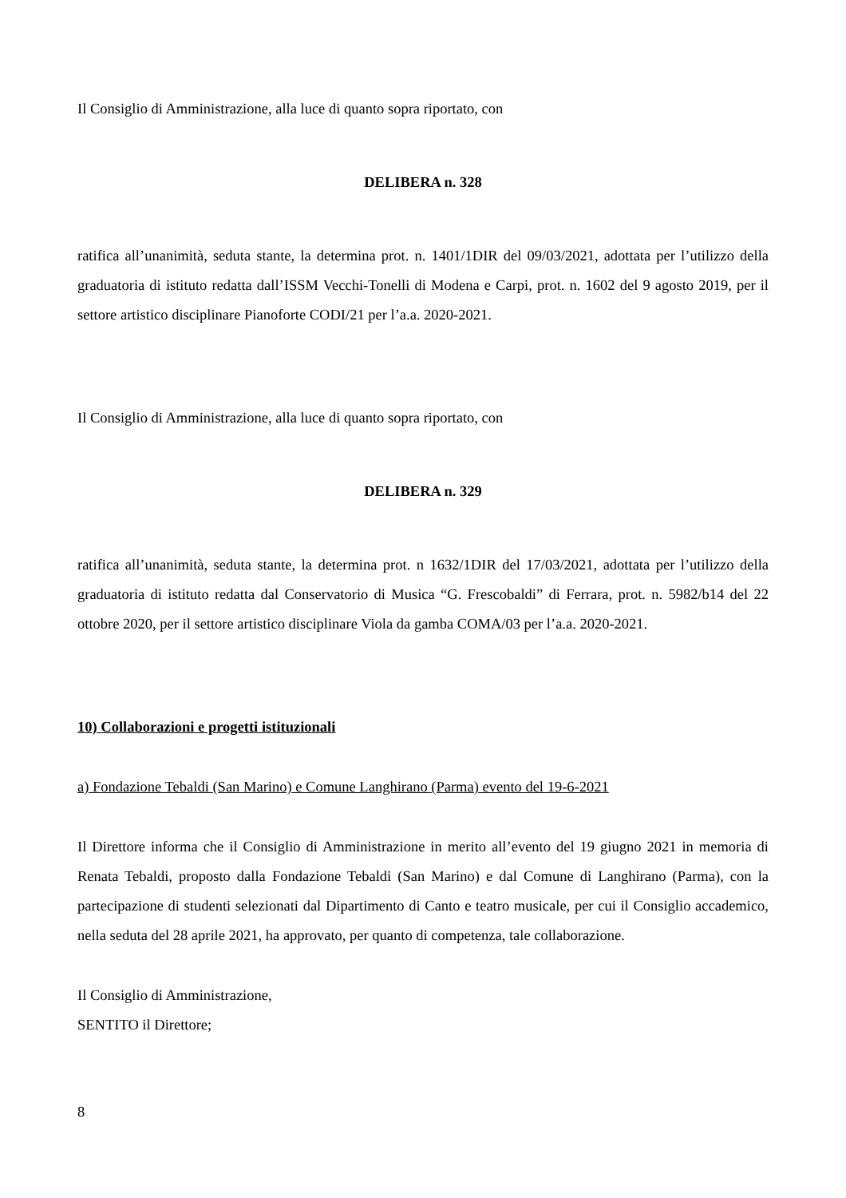Il Consiglio di Amministrazione, alla luce di quanto sopra riportato, con
DELIBERA n. 328
ratifica all’unanimità, seduta stante, la determina prot. n. 1401/1DIR del 09/03/2021, adottata per l’utilizzo della graduatoria di istituto redatta dall’ISSM Vecchi-Tonelli di Modena e Carpi, prot. n. 1602 del 9 agosto 2019, per il settore artistico disciplinare Pianoforte CODI/21 per l’a.a. 2020-2021.
Il Consiglio di Amministrazione, alla luce di quanto sopra riportato, con
DELIBERA n. 329
ratifica all’unanimità, seduta stante, la determina prot. n 1632/1DIR del 17/03/2021, adottata per l’utilizzo della graduatoria di istituto redatta dal Conservatorio di Musica “G. Frescobaldi” di Ferrara, prot. n. 5982/b14 del 22 ottobre 2020, per il settore artistico disciplinare Viola da gamba COMA/03 per l’a.a. 2020-2021.
10) Collaborazioni e progetti istituzionali
a) Fondazione Tebaldi (San Marino) e Comune Langhirano (Parma) evento del 19-6-2021
Il Direttore informa che il Consiglio di Amministrazione in merito all’evento del 19 giugno 2021 in memoria di Renata Tebaldi, proposto dalla Fondazione Tebaldi (San Marino) e dal Comune di Langhirano (Parma), con la partecipazione di studenti selezionati dal Dipartimento di Canto e teatro musicale, per cui il Consiglio accademico, nella seduta del 28 aprile 2021, ha approvato, per quanto di competenza, tale collaborazione.
Il Consiglio di Amministrazione,
SENTITO il Direttore;
8